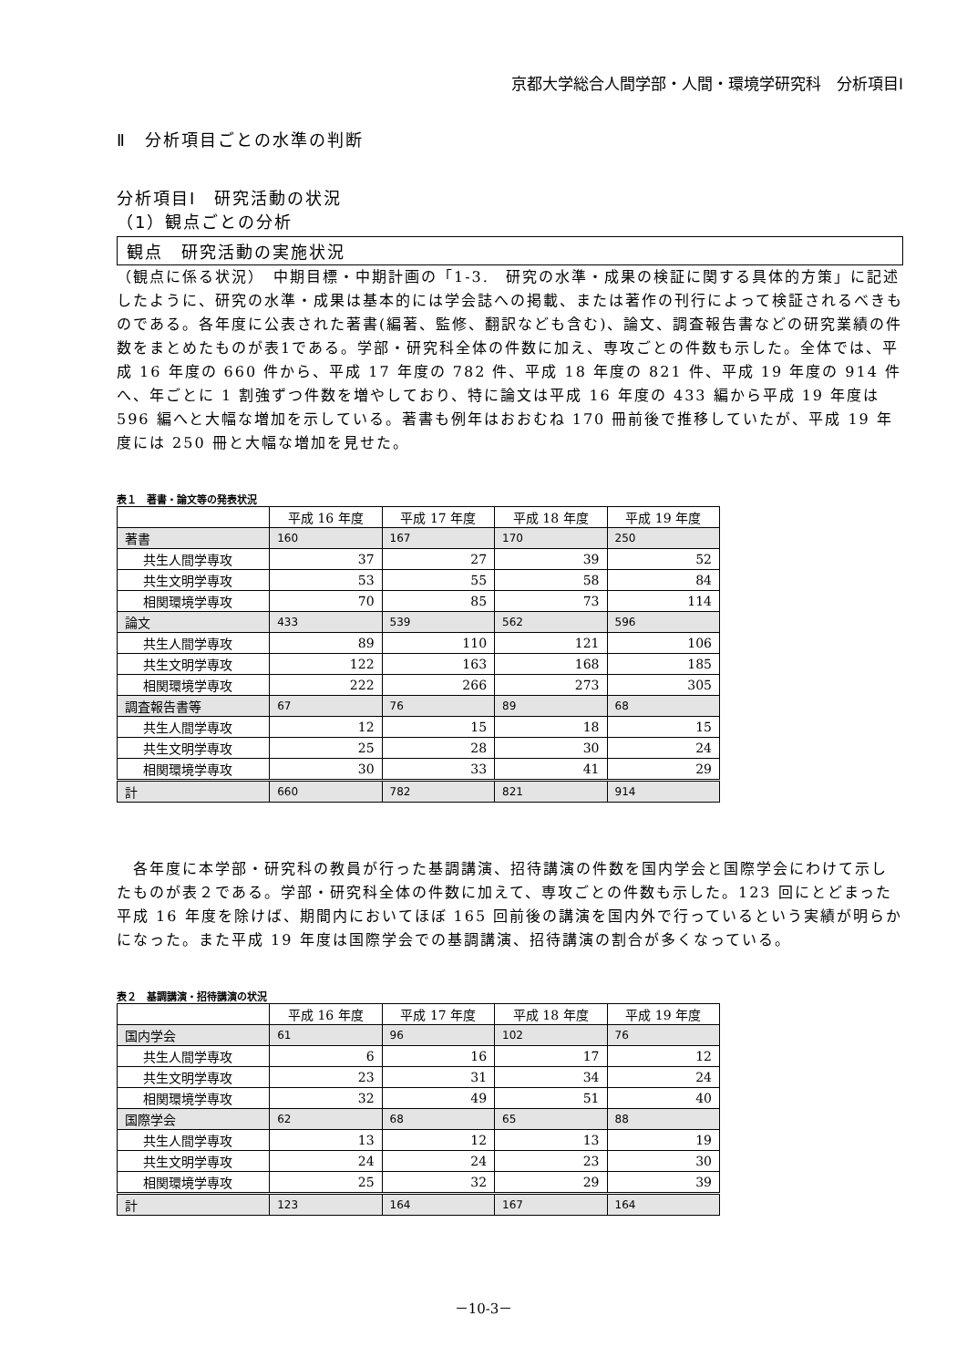京都大学総合人間学部・人間・環境学研究科　分析項目Ⅰ
Ⅱ　分析項目ごとの水準の判断
分析項目Ⅰ　研究活動の状況
（1）観点ごとの分析
観点　研究活動の実施状況
（観点に係る状況）　中期目標・中期計画の「1-3.　研究の水準・成果の検証に関する具体的方策」に記述したように、研究の水準・成果は基本的には学会誌への掲載、または著作の刊行によって検証されるべきものである。各年度に公表された著書(編著、監修、翻訳なども含む)、論文、調査報告書などの研究業績の件数をまとめたものが表1である。学部・研究科全体の件数に加え、専攻ごとの件数も示した。全体では、平成 16 年度の 660 件から、平成 17 年度の 782 件、平成 18 年度の 821 件、平成 19 年度の 914 件へ、年ごとに 1 割強ずつ件数を増やしており、特に論文は平成 16 年度の 433 編から平成 19 年度は 596 編へと大幅な増加を示している。著書も例年はおおむね 170 冊前後で推移していたが、平成 19 年度には 250 冊と大幅な増加を見せた。
表１　著書・論文等の発表状況
| | 平成 16 年度 | 平成 17 年度 | 平成 18 年度 | 平成 19 年度 |
| --- | --- | --- | --- | --- |
| 著書 | 160 | 167 | 170 | 250 |
| 共生人間学専攻 | 37 | 27 | 39 | 52 |
| 共生文明学専攻 | 53 | 55 | 58 | 84 |
| 相関環境学専攻 | 70 | 85 | 73 | 114 |
| 論文 | 433 | 539 | 562 | 596 |
| 共生人間学専攻 | 89 | 110 | 121 | 106 |
| 共生文明学専攻 | 122 | 163 | 168 | 185 |
| 相関環境学専攻 | 222 | 266 | 273 | 305 |
| 調査報告書等 | 67 | 76 | 89 | 68 |
| 共生人間学専攻 | 12 | 15 | 18 | 15 |
| 共生文明学専攻 | 25 | 28 | 30 | 24 |
| 相関環境学専攻 | 30 | 33 | 41 | 29 |
| 計 | 660 | 782 | 821 | 914 |
　各年度に本学部・研究科の教員が行った基調講演、招待講演の件数を国内学会と国際学会にわけて示したものが表２である。学部・研究科全体の件数に加えて、専攻ごとの件数も示した。123 回にとどまった平成 16 年度を除けば、期間内においてほぼ 165 回前後の講演を国内外で行っているという実績が明らかになった。また平成 19 年度は国際学会での基調講演、招待講演の割合が多くなっている。
表２　基調講演・招待講演の状況
| | 平成 16 年度 | 平成 17 年度 | 平成 18 年度 | 平成 19 年度 |
| --- | --- | --- | --- | --- |
| 国内学会 | 61 | 96 | 102 | 76 |
| 共生人間学専攻 | 6 | 16 | 17 | 12 |
| 共生文明学専攻 | 23 | 31 | 34 | 24 |
| 相関環境学専攻 | 32 | 49 | 51 | 40 |
| 国際学会 | 62 | 68 | 65 | 88 |
| 共生人間学専攻 | 13 | 12 | 13 | 19 |
| 共生文明学専攻 | 24 | 24 | 23 | 30 |
| 相関環境学専攻 | 25 | 32 | 29 | 39 |
| 計 | 123 | 164 | 167 | 164 |
－10-3－